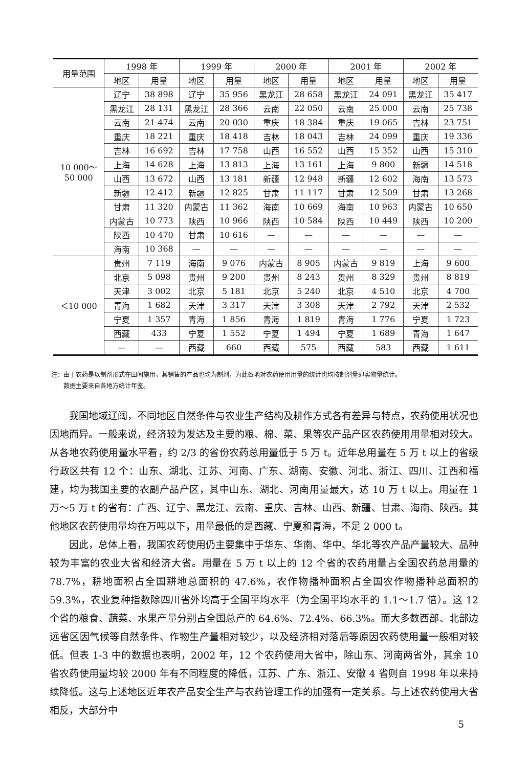| 用量范围 | 1998 年 | | 1999 年 | | 2000 年 | | 2001 年 | | 2002 年 | |
| --- | --- | --- | --- | --- | --- | --- | --- | --- | --- | --- |
| | 地区 | 用量 | 地区 | 用量 | 地区 | 用量 | 地区 | 用量 | 地区 | 用量 |
| 10 000～ 50 000 | 辽宁 | 38 898 | 辽宁 | 35 956 | 黑龙江 | 28 658 | 黑龙江 | 24 091 | 黑龙江 | 35 417 |
| | 黑龙江 | 28 131 | 黑龙江 | 28 366 | 云南 | 22 050 | 云南 | 25 000 | 云南 | 25 738 |
| | 云南 | 21 474 | 云南 | 20 030 | 重庆 | 18 384 | 重庆 | 19 065 | 吉林 | 23 751 |
| | 重庆 | 18 221 | 重庆 | 18 418 | 吉林 | 18 043 | 吉林 | 24 099 | 重庆 | 19 336 |
| | 吉林 | 16 692 | 吉林 | 17 758 | 山西 | 16 552 | 山西 | 15 352 | 山西 | 15 310 |
| | 上海 | 14 628 | 上海 | 13 813 | 上海 | 13 161 | 上海 | 9 800 | 新疆 | 14 518 |
| | 山西 | 13 672 | 山西 | 13 181 | 新疆 | 12 948 | 新疆 | 12 602 | 海南 | 13 573 |
| | 新疆 | 12 412 | 新疆 | 12 825 | 甘肃 | 11 117 | 甘肃 | 12 509 | 甘肃 | 13 268 |
| | 甘肃 | 11 320 | 内蒙古 | 11 362 | 海南 | 10 669 | 海南 | 10 963 | 内蒙古 | 10 650 |
| | 内蒙古 | 10 773 | 陕西 | 10 966 | 陕西 | 10 584 | 陕西 | 10 449 | 陕西 | 10 200 |
| | 陕西 | 10 470 | 甘肃 | 10 616 | — | — | — | — | — | — |
| | 海南 | 10 368 | — | — | — | — | — | — | — | — |
| ＜10 000 | 贵州 | 7 119 | 海南 | 9 076 | 内蒙古 | 8 905 | 内蒙古 | 9 819 | 上海 | 9 600 |
| | 北京 | 5 098 | 贵州 | 9 200 | 贵州 | 8 243 | 贵州 | 8 329 | 贵州 | 8 819 |
| | 天津 | 3 002 | 北京 | 5 181 | 北京 | 5 240 | 北京 | 4 510 | 北京 | 4 700 |
| | 青海 | 1 682 | 天津 | 3 317 | 天津 | 3 308 | 天津 | 2 792 | 天津 | 2 532 |
| | 宁夏 | 1 357 | 青海 | 1 856 | 青海 | 1 819 | 青海 | 1 776 | 宁夏 | 1 723 |
| | 西藏 | 433 | 宁夏 | 1 552 | 宁夏 | 1 494 | 宁夏 | 1 689 | 青海 | 1 647 |
| | — | — | 西藏 | 660 | 西藏 | 575 | 西藏 | 583 | 西藏 | 1 611 |
注：由于农药是以制剂形式在田间施用，其销售的产品也均为制剂，为此各地对农药使用用量的统计也均按制剂量即实物量统计。
  数据主要来自各地方统计年鉴。
我国地域辽阔，不同地区自然条件与农业生产结构及耕作方式各有差异与特点，农药使用状况也因地而异。一般来说，经济较为发达及主要的粮、棉、菜、果等农产品产区农药使用用量相对较大。从各地农药使用量水平看，约 2/3 的省份农药总用量低于 5 万 t。近年总用量在 5 万 t 以上的省级行政区共有 12 个：山东、湖北、江苏、河南、广东、湖南、安徽、河北、浙江、四川、江西和福建，均为我国主要的农副产品产区，其中山东、湖北、河南用量最大，达 10 万 t 以上。用量在 1 万～5 万 t 的省有：广西、辽宁、黑龙江、云南、重庆、吉林、山西、新疆、甘肃、海南、陕西。其他地区农药使用量均在万吨以下，用量最低的是西藏、宁夏和青海，不足 2 000 t。
因此，总体上看，我国农药使用仍主要集中于华东、华南、华中、华北等农产品产量较大、品种较为丰富的农业大省和经济大省。用量在 5 万 t 以上的 12 个省的农药用量占全国农药总用量的 78.7%，耕地面积占全国耕地总面积的 47.6%，农作物播种面积占全国农作物播种总面积的 59.3%，农业复种指数除四川省外均高于全国平均水平（为全国平均水平的 1.1～1.7 倍）。这 12 个省的粮食、蔬菜、水果产量分别占全国总产的 64.6%、72.4%、66.3%。而大多数西部、北部边远省区因气候等自然条件、作物生产量相对较少，以及经济相对落后等原因农药使用量一般相对较低。但表 1-3 中的数据也表明，2002 年，12 个农药使用大省中，除山东、河南两省外，其余 10 省农药使用量均较 2000 年有不同程度的降低，江苏、广东、浙江、安徽 4 省则自 1998 年以来持续降低。这与上述地区近年农产品安全生产与农药管理工作的加强有一定关系。与上述农药使用大省相反，大部分中
5